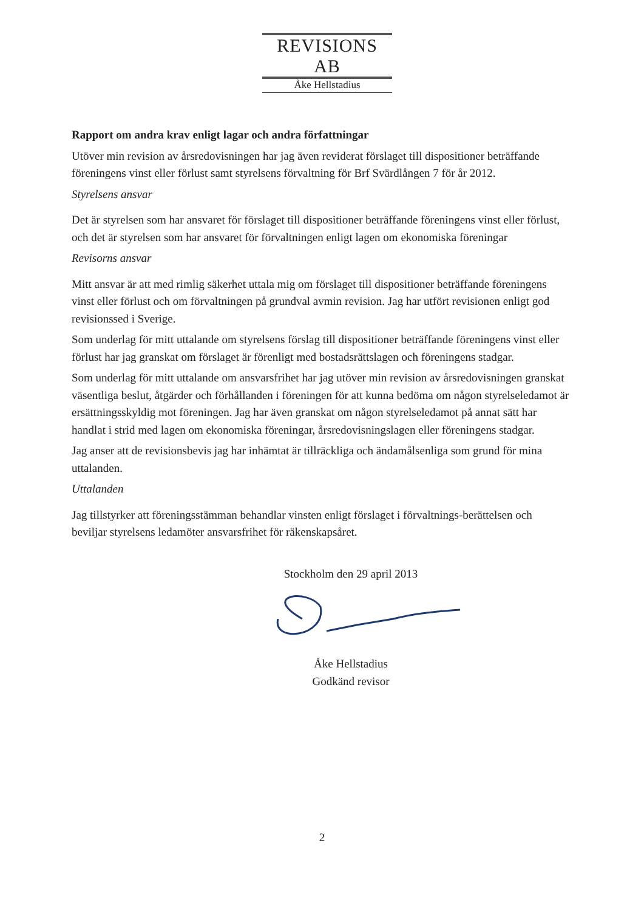REVISIONS AB
Åke Hellstadius
Rapport om andra krav enligt lagar och andra författningar
Utöver min revision av årsredovisningen har jag även reviderat förslaget till dispositioner beträffande föreningens vinst eller förlust samt styrelsens förvaltning för Brf Svärdlången 7 för år 2012.
Styrelsens ansvar
Det är styrelsen som har ansvaret för förslaget till dispositioner beträffande föreningens vinst eller förlust, och det är styrelsen som har ansvaret för förvaltningen enligt lagen om ekonomiska föreningar
Revisorns ansvar
Mitt ansvar är att med rimlig säkerhet uttala mig om förslaget till dispositioner beträffande föreningens vinst eller förlust och om förvaltningen på grundval avmin revision. Jag har utfört revisionen enligt god revisionssed i Sverige.
Som underlag för mitt uttalande om styrelsens förslag till dispositioner beträffande föreningens vinst eller förlust har jag granskat om förslaget är förenligt med bostadsrättslagen och föreningens stadgar.
Som underlag för mitt uttalande om ansvarsfrihet har jag utöver min revision av årsredovisningen granskat väsentliga beslut, åtgärder och förhållanden i föreningen för att kunna bedöma om någon styrelseledamot är ersättningsskyldig mot föreningen. Jag har även granskat om någon styrelseledamot på annat sätt har handlat i strid med lagen om ekonomiska föreningar, årsredovisningslagen eller föreningens stadgar.
Jag anser att de revisionsbevis jag har inhämtat är tillräckliga och ändamålsenliga som grund för mina uttalanden.
Uttalanden
Jag tillstyrker att föreningsstämman behandlar vinsten enligt förslaget i förvaltnings-berättelsen och beviljar styrelsens ledamöter ansvarsfrihet för räkenskapsåret.
Stockholm den 29 april 2013
Åke Hellstadius
Godkänd revisor
2